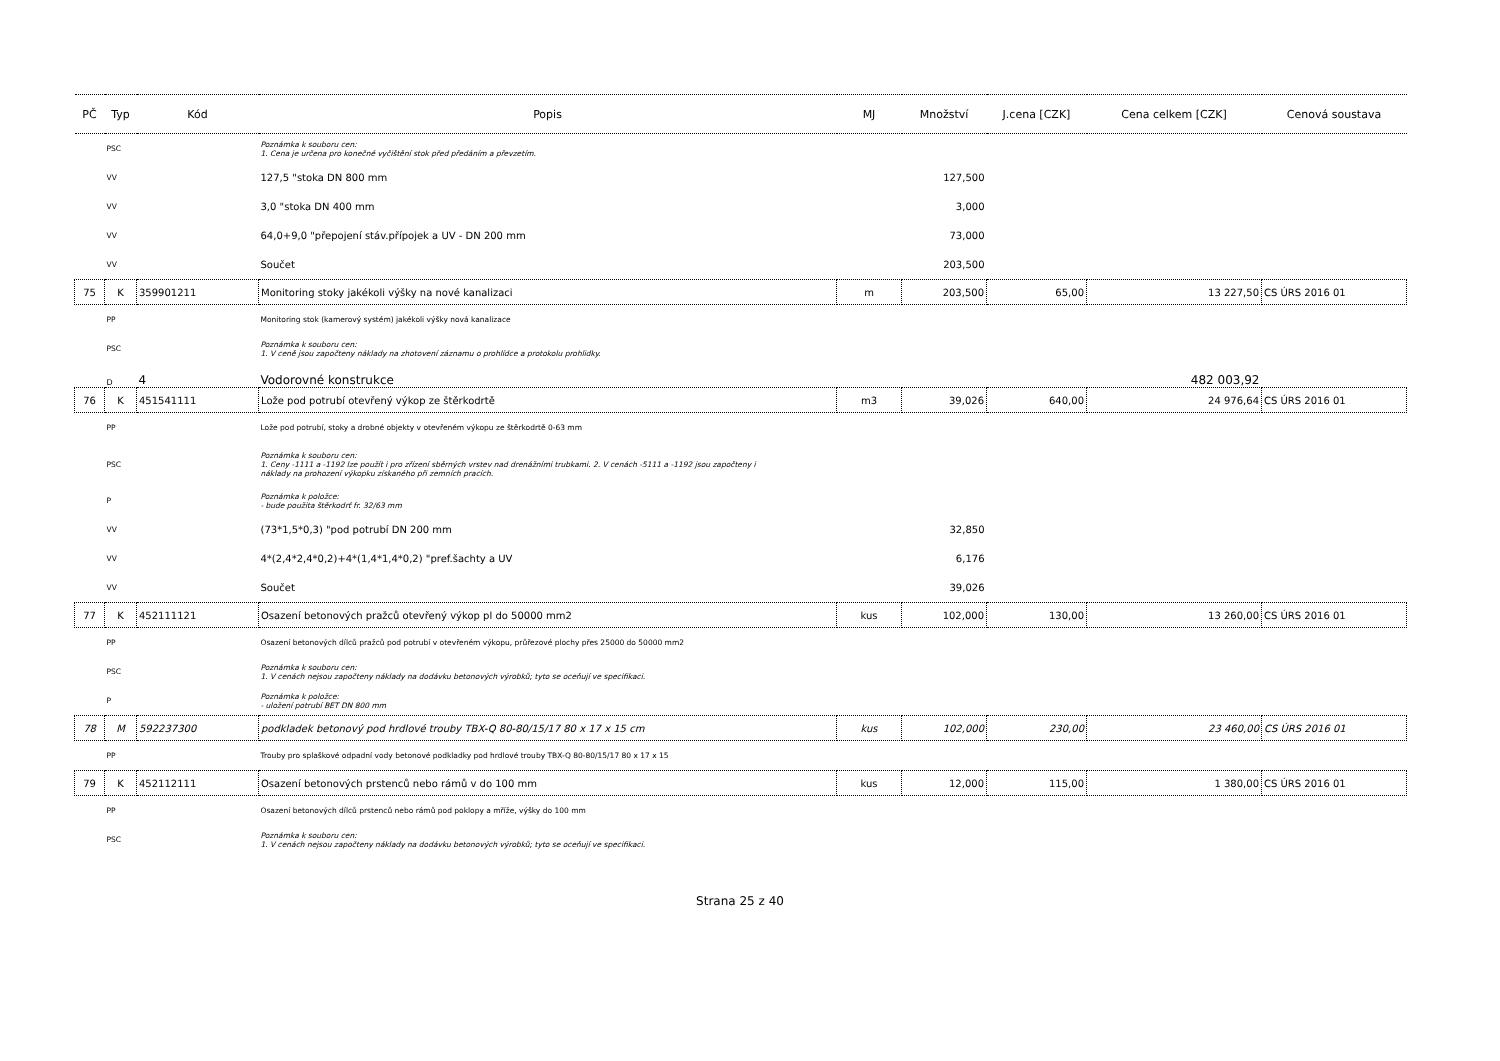| PČ | Typ | Kód | Popis | MJ | Množství | J.cena [CZK] | Cena celkem [CZK] | Cenová soustava | |
| --- | --- | --- | --- | --- | --- | --- | --- | --- | --- |
| | PSC | | Poznámka k souboru cen: 1. Cena je určena pro konečné vyčištění stok před předáním a převzetím. | | | | | | |
| | VV | | 127,5 "stoka DN 800 mm | | 127,500 | | | | |
| | VV | | 3,0 "stoka DN 400 mm | | 3,000 | | | | |
| | VV | | 64,0+9,0 "přepojení stáv.přípojek a UV - DN 200 mm | | 73,000 | | | | |
| | VV | | Součet | | 203,500 | | | | |
| 75 | K | 359901211 | Monitoring stoky jakékoli výšky na nové kanalizaci | m | 203,500 | 65,00 | 13 227,50 | CS ÚRS 2016 01 | |
| | PP | | Monitoring stok (kamerový systém) jakékoli výšky nová kanalizace | | | | | | |
| | PSC | | Poznámka k souboru cen: 1. V ceně jsou započteny náklady na zhotovení záznamu o prohlídce a protokolu prohlidky. | | | | | | |
| | D | 4 | Vodorovné konstrukce | | | | 482 003,92 | | |
| 76 | K | 451541111 | Lože pod potrubí otevřený výkop ze štěrkodrtě | m3 | 39,026 | 640,00 | 24 976,64 | CS ÚRS 2016 01 | |
| | PP | | Lože pod potrubí, stoky a drobné objekty v otevřeném výkopu ze štěrkodrtě 0-63 mm | | | | | | |
| | PSC | | Poznámka k souboru cen: 1. Ceny -1111 a -1192 lze použít i pro zřízení sběrných vrstev nad drenážními trubkami. 2. V cenách -5111 a -1192 jsou započteny i náklady na prohození výkopku získaného při zemních pracích. | | | | | | |
| | P | | Poznámka k položce: - bude použita štěrkodrť fr. 32/63 mm | | | | | | |
| | VV | | (73*1,5*0,3) "pod potrubí DN 200 mm | | 32,850 | | | | |
| | VV | | 4*(2,4*2,4*0,2)+4*(1,4*1,4*0,2) "pref.šachty a UV | | 6,176 | | | | |
| | VV | | Součet | | 39,026 | | | | |
| 77 | K | 452111121 | Osazení betonových pražců otevřený výkop pl do 50000 mm2 | kus | 102,000 | 130,00 | 13 260,00 | CS ÚRS 2016 01 | |
| | PP | | Osazení betonových dílců pražců pod potrubí v otevřeném výkopu, průřezové plochy přes 25000 do 50000 mm2 | | | | | | |
| | PSC | | Poznámka k souboru cen: 1. V cenách nejsou započteny náklady na dodávku betonových výrobků; tyto se oceňují ve specifikaci. | | | | | | |
| | P | | Poznámka k položce: - uložení potrubí BET DN 800 mm | | | | | | |
| 78 | M | 592237300 | podkladek betonový pod hrdlové trouby TBX-Q 80-80/15/17 80 x 17 x 15 cm | kus | 102,000 | 230,00 | 23 460,00 | CS ÚRS 2016 01 | |
| | PP | | Trouby pro splaškové odpadní vody betonové podkladky pod hrdlové trouby TBX-Q 80-80/15/17 80 x 17 x 15 | | | | | | |
| 79 | K | 452112111 | Osazení betonových prstenců nebo rámů v do 100 mm | kus | 12,000 | 115,00 | 1 380,00 | CS ÚRS 2016 01 | |
| | PP | | Osazení betonových dílců prstenců nebo rámů pod poklopy a mříže, výšky do 100 mm | | | | | | |
| | PSC | | Poznámka k souboru cen: 1. V cenách nejsou započteny náklady na dodávku betonových výrobků; tyto se oceňují ve specifikaci. | | | | | | |
Strana 25 z 40